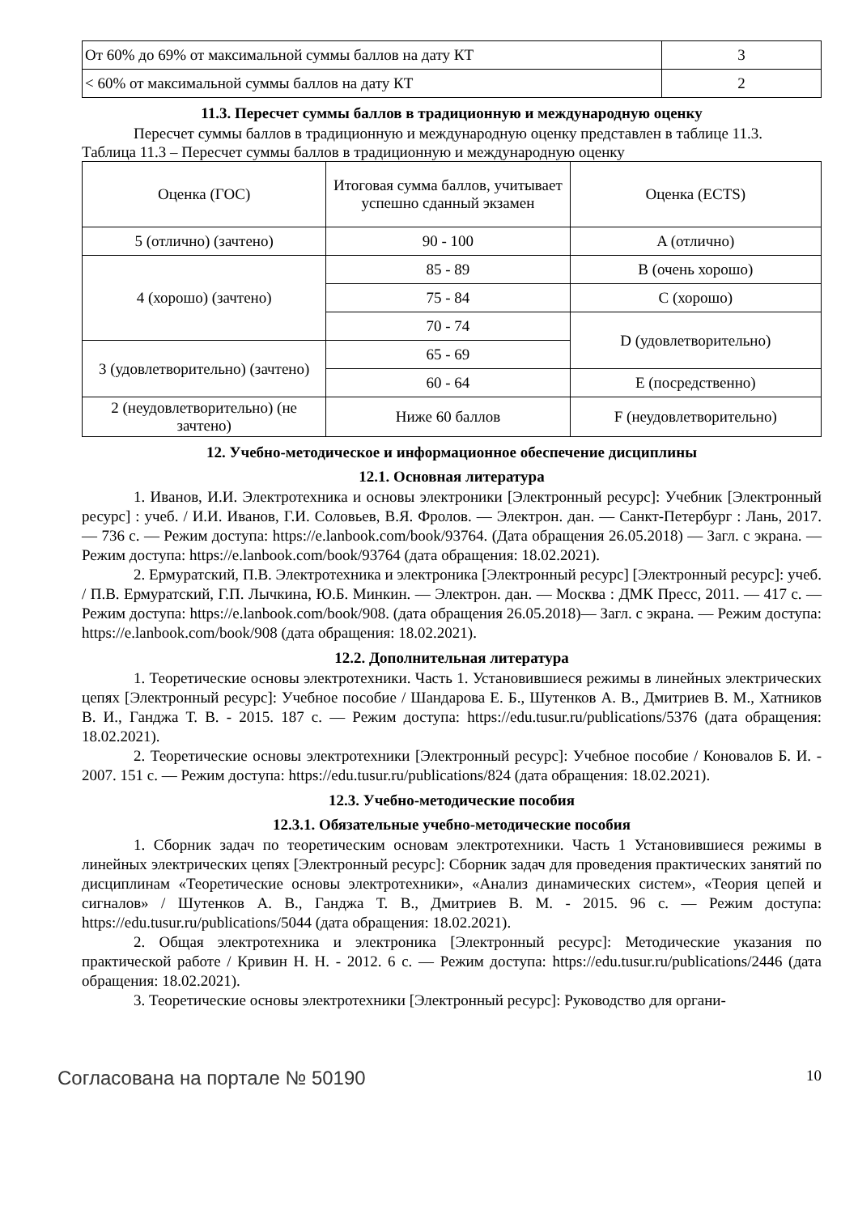| От 60% до 69% от максимальной суммы баллов на дату КТ | 3 |
| < 60% от максимальной суммы баллов на дату КТ | 2 |
11.3. Пересчет суммы баллов в традиционную и международную оценку
Пересчет суммы баллов в традиционную и международную оценку представлен в таблице 11.3.
Таблица 11.3 – Пересчет суммы баллов в традиционную и международную оценку
| Оценка (ГОС) | Итоговая сумма баллов, учитывает успешно сданный экзамен | Оценка (ECTS) |
| --- | --- | --- |
| 5 (отлично) (зачтено) | 90 - 100 | A (отлично) |
| 4 (хорошо) (зачтено) | 85 - 89 | B (очень хорошо) |
| | 75 - 84 | C (хорошо) |
| | 70 - 74 | D (удовлетворительно) |
| 3 (удовлетворительно) (зачтено) | 65 - 69 | |
| | 60 - 64 | E (посредственно) |
| 2 (неудовлетворительно) (не зачтено) | Ниже 60 баллов | F (неудовлетворительно) |
12. Учебно-методическое и информационное обеспечение дисциплины
12.1. Основная литература
1. Иванов, И.И. Электротехника и основы электроники [Электронный ресурс]: Учебник [Электронный ресурс] : учеб. / И.И. Иванов, Г.И. Соловьев, В.Я. Фролов. — Электрон. дан. — Санкт-Петербург : Лань, 2017. — 736 с. — Режим доступа: https://e.lanbook.com/book/93764. (Дата обращения 26.05.2018) — Загл. с экрана. — Режим доступа: https://e.lanbook.com/book/93764 (дата обращения: 18.02.2021).
2. Ермуратский, П.В. Электротехника и электроника [Электронный ресурс] [Электронный ресурс]: учеб. / П.В. Ермуратский, Г.П. Лычкина, Ю.Б. Минкин. — Электрон. дан. — Москва : ДМК Пресс, 2011. — 417 с. — Режим доступа: https://e.lanbook.com/book/908. (дата обращения 26.05.2018)— Загл. с экрана. — Режим доступа: https://e.lanbook.com/book/908 (дата обращения: 18.02.2021).
12.2. Дополнительная литература
1. Теоретические основы электротехники. Часть 1. Установившиеся режимы в линейных электрических цепях [Электронный ресурс]: Учебное пособие / Шандарова Е. Б., Шутенков А. В., Дмитриев В. М., Хатников В. И., Ганджа Т. В. - 2015. 187 с. — Режим доступа: https://edu.tusur.ru/publications/5376 (дата обращения: 18.02.2021).
2. Теоретические основы электротехники [Электронный ресурс]: Учебное пособие / Коновалов Б. И. - 2007. 151 с. — Режим доступа: https://edu.tusur.ru/publications/824 (дата обращения: 18.02.2021).
12.3. Учебно-методические пособия
12.3.1. Обязательные учебно-методические пособия
1. Сборник задач по теоретическим основам электротехники. Часть 1 Установившиеся режимы в линейных электрических цепях [Электронный ресурс]: Сборник задач для проведения практических занятий по дисциплинам «Теоретические основы электротехники», «Анализ динамических систем», «Теория цепей и сигналов» / Шутенков А. В., Ганджа Т. В., Дмитриев В. М. - 2015. 96 с. — Режим доступа: https://edu.tusur.ru/publications/5044 (дата обращения: 18.02.2021).
2. Общая электротехника и электроника [Электронный ресурс]: Методические указания по практической работе / Кривин Н. Н. - 2012. 6 с. — Режим доступа: https://edu.tusur.ru/publications/2446 (дата обращения: 18.02.2021).
3. Теоретические основы электротехники [Электронный ресурс]: Руководство для органи-
Согласована на портале № 50190 10